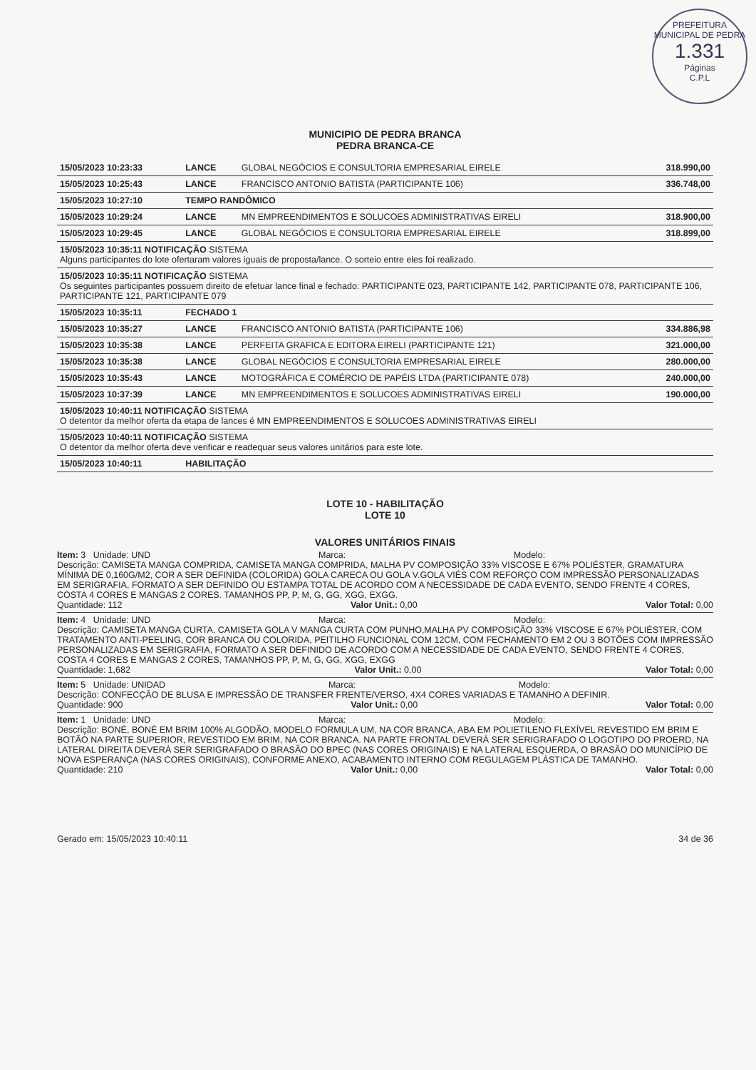PREFEITURA MUNICIPAL DE PEDRA
1.331
Páginas
C.P.L
MUNICIPIO DE PEDRA BRANCA
PEDRA BRANCA-CE
| 15/05/2023 10:23:33 | LANCE | GLOBAL NEGÓCIOS E CONSULTORIA EMPRESARIAL EIRELE | 318.990,00 |
| 15/05/2023 10:25:43 | LANCE | FRANCISCO ANTONIO BATISTA (PARTICIPANTE 106) | 336.748,00 |
| 15/05/2023 10:27:10 | TEMPO RANDÔMICO | | |
| 15/05/2023 10:29:24 | LANCE | MN EMPREENDIMENTOS E SOLUCOES ADMINISTRATIVAS EIRELI | 318.900,00 |
| 15/05/2023 10:29:45 | LANCE | GLOBAL NEGÓCIOS E CONSULTORIA EMPRESARIAL EIRELE | 318.899,00 |
| 15/05/2023 10:35:11 NOTIFICAÇÃO SISTEMA Alguns participantes do lote ofertaram valores iguais de proposta/lance. O sorteio entre eles foi realizado. | | | |
| 15/05/2023 10:35:11 NOTIFICAÇÃO SISTEMA Os seguintes participantes possuem direito de efetuar lance final e fechado: PARTICIPANTE 023, PARTICIPANTE 142, PARTICIPANTE 078, PARTICIPANTE 106, PARTICIPANTE 121, PARTICIPANTE 079 | | | |
| 15/05/2023 10:35:11 | FECHADO 1 | | |
| 15/05/2023 10:35:27 | LANCE | FRANCISCO ANTONIO BATISTA (PARTICIPANTE 106) | 334.886,98 |
| 15/05/2023 10:35:38 | LANCE | PERFEITA GRAFICA E EDITORA EIRELI (PARTICIPANTE 121) | 321.000,00 |
| 15/05/2023 10:35:38 | LANCE | GLOBAL NEGÓCIOS E CONSULTORIA EMPRESARIAL EIRELE | 280.000,00 |
| 15/05/2023 10:35:43 | LANCE | MOTOGRÁFICA E COMÉRCIO DE PAPÉIS LTDA (PARTICIPANTE 078) | 240.000,00 |
| 15/05/2023 10:37:39 | LANCE | MN EMPREENDIMENTOS E SOLUCOES ADMINISTRATIVAS EIRELI | 190.000,00 |
| 15/05/2023 10:40:11 NOTIFICAÇÃO SISTEMA O detentor da melhor oferta da etapa de lances é MN EMPREENDIMENTOS E SOLUCOES ADMINISTRATIVAS EIRELI | | | |
| 15/05/2023 10:40:11 NOTIFICAÇÃO SISTEMA O detentor da melhor oferta deve verificar e readequar seus valores unitários para este lote. | | | |
| 15/05/2023 10:40:11 | HABILITAÇÃO | | |
LOTE 10 - HABILITAÇÃO
LOTE 10
VALORES UNITÁRIOS FINAIS
Item: 3 Unidade: UND Marca: Modelo:
Descrição: CAMISETA MANGA COMPRIDA, CAMISETA MANGA COMPRIDA, MALHA PV COMPOSIÇÃO 33% VISCOSE E 67% POLIÉSTER, GRAMATURA MÍNIMA DE 0,160G/M2, COR A SER DEFINIDA (COLORIDA) GOLA CARECA OU GOLA V.GOLA VIÉS COM REFORÇO COM IMPRESSÃO PERSONALIZADAS EM SERIGRAFIA, FORMATO A SER DEFINIDO OU ESTAMPA TOTAL DE ACORDO COM A NECESSIDADE DE CADA EVENTO, SENDO FRENTE 4 CORES, COSTA 4 CORES E MANGAS 2 CORES. TAMANHOS PP, P, M, G, GG, XGG, EXGG.
Quantidade: 112 Valor Unit.: 0,00 Valor Total: 0,00
Item: 4 Unidade: UND Marca: Modelo:
Descrição: CAMISETA MANGA CURTA, CAMISETA GOLA V MANGA CURTA COM PUNHO,MALHA PV COMPOSIÇÃO 33% VISCOSE E 67% POLIÉSTER, COM TRATAMENTO ANTI-PEELING, COR BRANCA OU COLORIDA, PEITILHO FUNCIONAL COM 12CM, COM FECHAMENTO EM 2 OU 3 BOTÕES COM IMPRESSÃO PERSONALIZADAS EM SERIGRAFIA, FORMATO A SER DEFINIDO DE ACORDO COM A NECESSIDADE DE CADA EVENTO, SENDO FRENTE 4 CORES, COSTA 4 CORES E MANGAS 2 CORES, TAMANHOS PP, P, M, G, GG, XGG, EXGG
Quantidade: 1,682 Valor Unit.: 0,00 Valor Total: 0,00
Item: 5 Unidade: UNIDAD Marca: Modelo:
Descrição: CONFECÇÃO DE BLUSA E IMPRESSÃO DE TRANSFER FRENTE/VERSO, 4X4 CORES VARIADAS E TAMANHO A DEFINIR.
Quantidade: 900 Valor Unit.: 0,00 Valor Total: 0,00
Item: 1 Unidade: UND Marca: Modelo:
Descrição: BONÉ, BONÉ EM BRIM 100% ALGODÃO, MODELO FORMULA UM, NA COR BRANCA, ABA EM POLIETILENO FLEXÍVEL REVESTIDO EM BRIM E BOTÃO NA PARTE SUPERIOR, REVESTIDO EM BRIM, NA COR BRANCA. NA PARTE FRONTAL DEVERÁ SER SERIGRAFADO O LOGOTIPO DO PROERD, NA LATERAL DIREITA DEVERÁ SER SERIGRAFADO O BRASÃO DO BPEC (NAS CORES ORIGINAIS) E NA LATERAL ESQUERDA, O BRASÃO DO MUNICÍPIO DE NOVA ESPERANÇA (NAS CORES ORIGINAIS), CONFORME ANEXO, ACABAMENTO INTERNO COM REGULAGEM PLÁSTICA DE TAMANHO.
Quantidade: 210 Valor Unit.: 0,00 Valor Total: 0,00
Gerado em: 15/05/2023 10:40:11 34 de 36